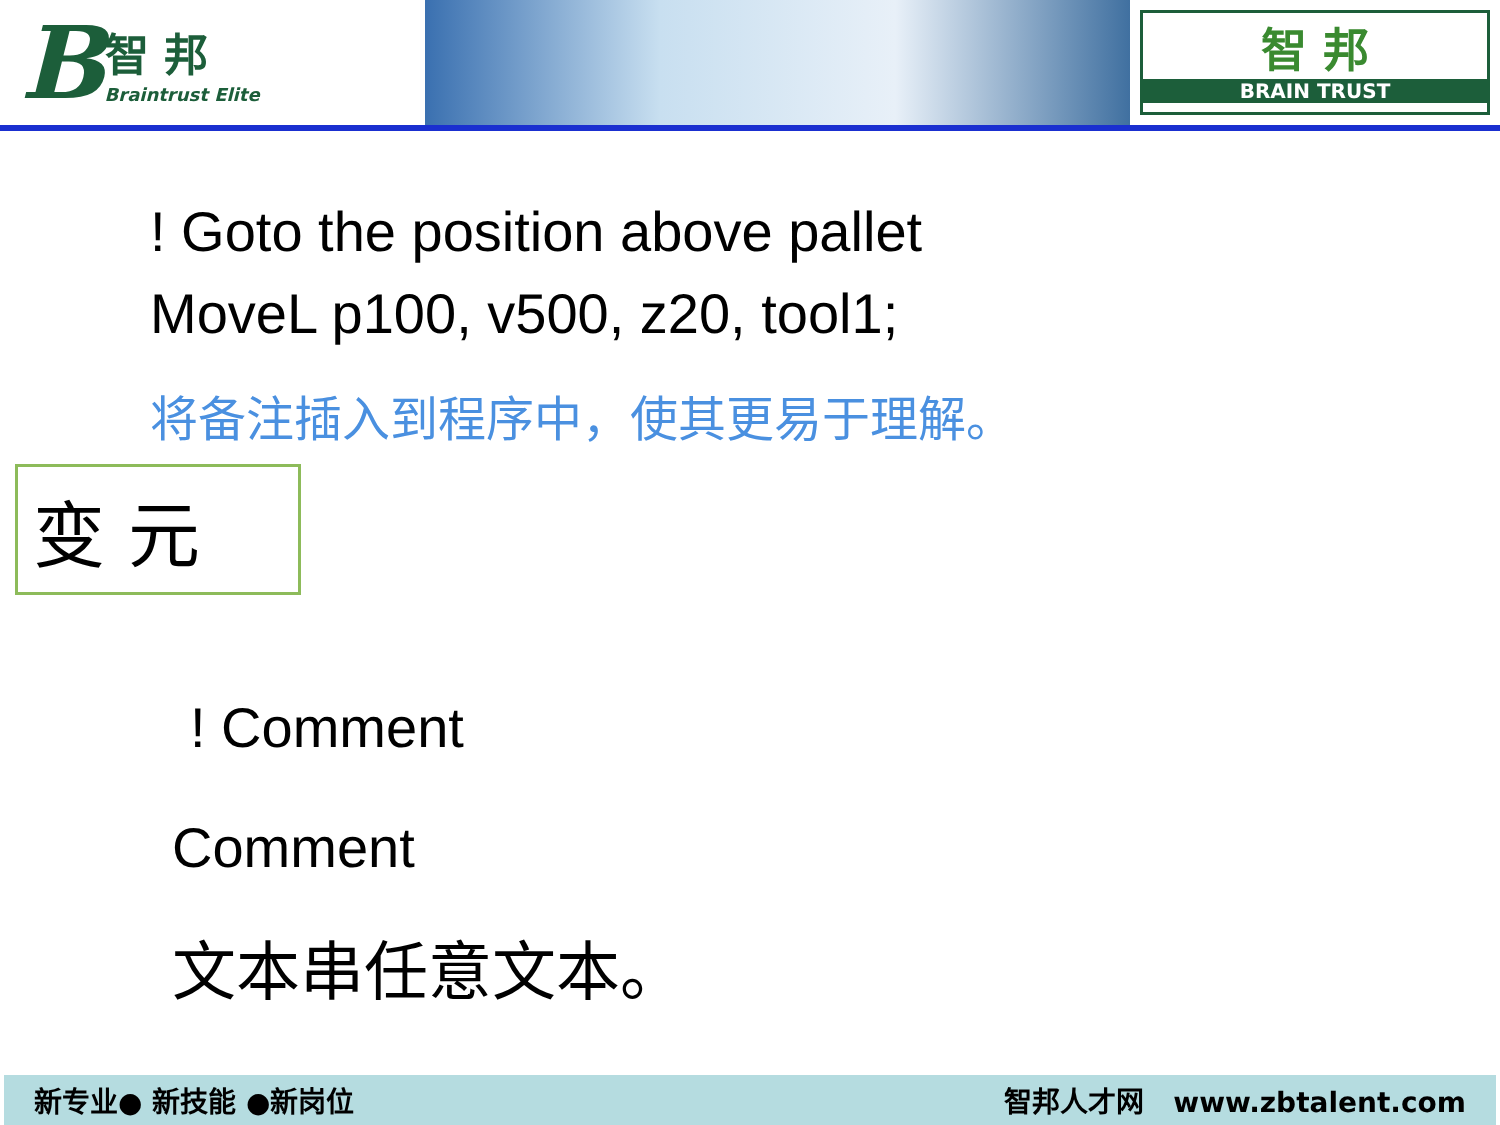B智 邦
Braintrust Elite
智 邦
BRAIN TRUST
! Goto the position above pallet
MoveL p100, v500, z20, tool1;
将备注插入到程序中，使其更易于理解。
变 元
! Comment
Comment
文本串任意文本。
新专业● 新技能 ●新岗位 智邦人才网 www.zbtalent.com